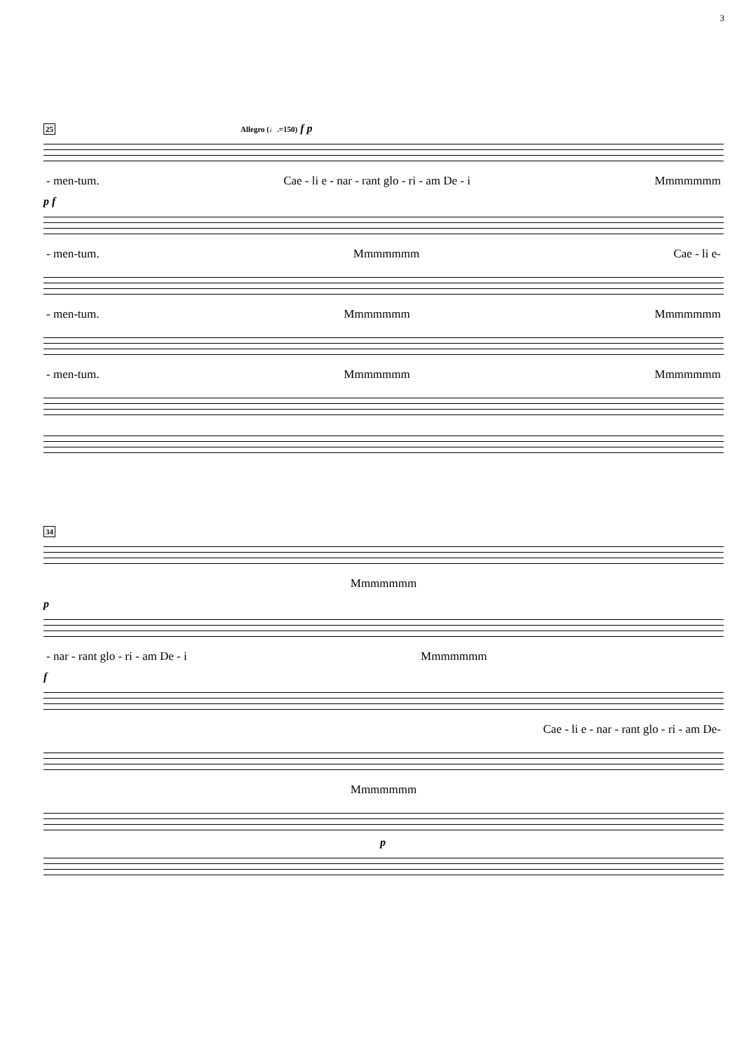3
25 Allegro (♩.=150) f p
- men-tum. Cae - li e - nar - rant glo - ri - am De - i Mmmmmmm
p f
- men-tum. Mmmmmmm Cae - li e-
- men-tum. Mmmmmmm Mmmmmmm
- men-tum. Mmmmmmm Mmmmmmm
34
Mmmmmmm
p
- nar - rant glo - ri - am De - i Mmmmmmm
f
Cae - li e - nar - rant glo - ri - am De-
Mmmmmmm
p